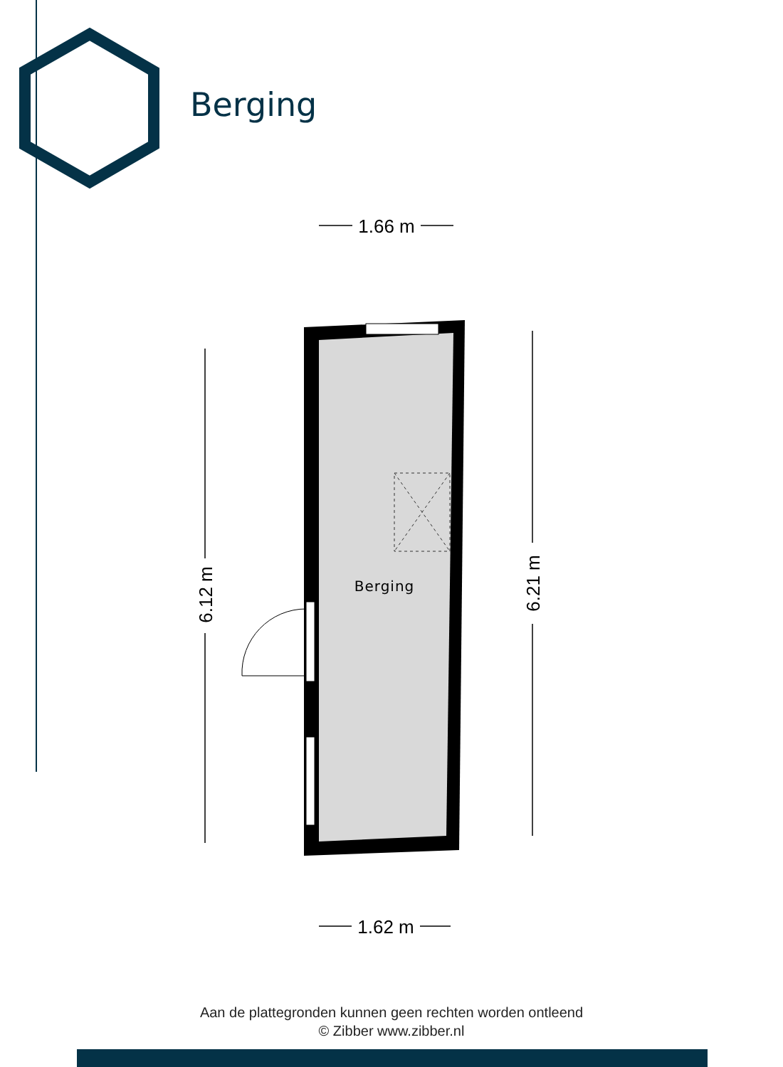1.66 m
1.62 m
6.12 m
6.21 m
Berging
Berging
Aan de plattegronden kunnen geen rechten worden ontleend
© Zibber www.zibber.nl